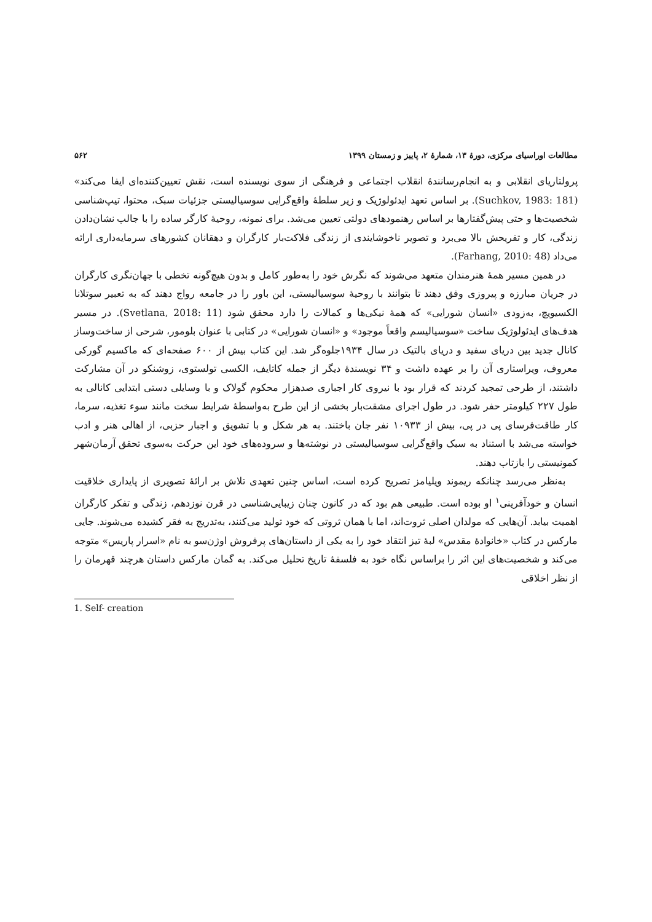مطالعات اوراسیای مرکزی، دورهٔ ۱۳، شمارهٔ ۲، پاییز و زمستان ۱۳۹۹ ۵۶۲
پرولتاریای انقلابی و به انجام‌رسانندهٔ انقلاب اجتماعی و فرهنگی از سوی نویسنده است، نقش تعیین‌کننده‌ای ایفا می‌کند» (Suchkov, 1983: 181). بر اساس تعهد ایدئولوژیک و زیر سلطهٔ واقع‌گرایی سوسیالیستی جزئیات سبک، محتوا، تیپ‌شناسی شخصیت‌ها و حتی پیش‌گفتارها بر اساس رهنمودهای دولتی تعیین می‌شد. برای نمونه، روحیهٔ کارگر ساده را با جالب نشان‌دادن زندگی، کار و تفریحش بالا می‌برد و تصویر ناخوشایندی از زندگی فلاکت‌بار کارگران و دهقانان کشورهای سرمایه‌داری ارائه می‌داد (Farhang, 2010: 48).
در همین مسیر همهٔ هنرمندان متعهد می‌شوند که نگرش خود را به‌طور کامل و بدون هیچ‌گونه تخطی با جهان‌نگری کارگران در جریان مبارزه و پیروزی وفق دهند تا بتوانند با روحیهٔ سوسیالیستی، این باور را در جامعه رواج دهند که به تعبیر سوتلانا الکسیویچ، به‌زودی «انسان شورایی» که همهٔ نیکی‌ها و کمالات را دارد محقق شود (Svetlana, 2018: 11). در مسیر هدف‌های ایدئولوژیک ساخت «سوسیالیسم واقعاً موجود» و «انسان شورایی» در کتابی با عنوان بلومور، شرحی از ساخت‌وساز کانال جدید بین دریای سفید و دریای بالتیک در سال ۱۹۳۴جلوه‌گر شد. این کتاب بیش از ۶۰۰ صفحه‌ای که ماکسیم گورکی معروف، ویراستاری آن را بر عهده داشت و ۳۴ نویسندهٔ دیگر از جمله کاتایف، الکسی تولستوی، زوشنکو در آن مشارکت داشتند، از طرحی تمجید کردند که قرار بود با نیروی کار اجباری صدهزار محکوم گولاک و با وسایلی دستی ابتدایی کانالی به طول ۲۲۷ کیلومتر حفر شود. در طول اجرای مشقت‌بار بخشی از این طرح به‌واسطهٔ شرایط سخت مانند سوء تغذیه، سرما، کار طاقت‌فرسای پی در پی، بیش از ۱۰۹۳۳ نفر جان باختند. به هر شکل و با تشویق و اجبار حزبی، از اهالی هنر و ادب خواسته می‌شد با استناد به سبک واقع‌گرایی سوسیالیستی در نوشته‌ها و سروده‌های خود این حرکت به‌سوی تحقق آرمان‌شهر کمونیستی را بازتاب دهند.
به‌نظر می‌رسد چنانکه ریموند ویلیامز تصریح کرده است، اساس چنین تعهدی تلاش بر ارائهٔ تصویری از پایداری خلاقیت انسان و خودآفرینی<sup>۱</sup> او بوده است. طبیعی هم بود که در کانون چنان زیبایی‌شناسی در قرن نوزدهم، زندگی و تفکر کارگران اهمیت بیابد. آن‌هایی که مولدان اصلی ثروت‌اند، اما با همان ثروتی که خود تولید می‌کنند، به‌تدریج به فقر کشیده می‌شوند. جایی مارکس در کتاب «خانوادهٔ مقدس» لبهٔ تیز انتقاد خود را به یکی از داستان‌های پرفروش اوژن‌سو به نام «اسرار پاریس» متوجه می‌کند و شخصیت‌های این اثر را براساس نگاه خود به فلسفهٔ تاریخ تحلیل می‌کند. به گمان مارکس داستان هرچند قهرمان را از نظر اخلاقی
1. Self- creation